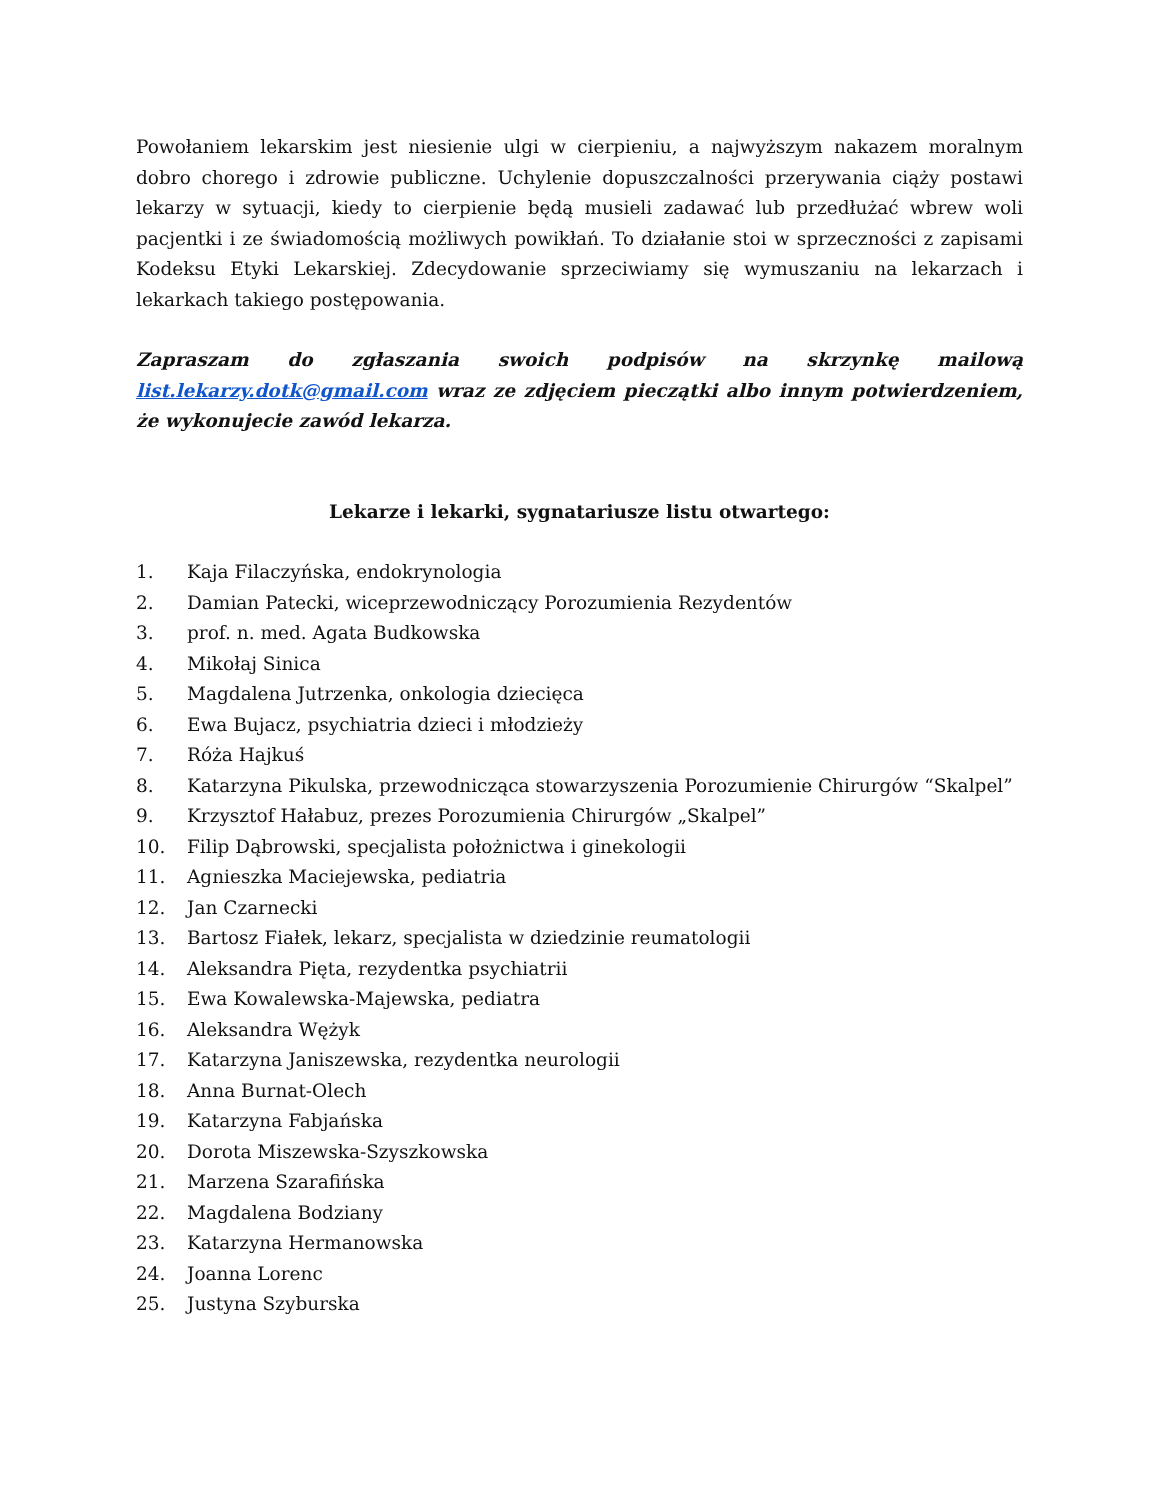Powołaniem lekarskim jest niesienie ulgi w cierpieniu, a najwyższym nakazem moralnym dobro chorego i zdrowie publiczne. Uchylenie dopuszczalności przerywania ciąży postawi lekarzy w sytuacji, kiedy to cierpienie będą musieli zadawać lub przedłużać wbrew woli pacjentki i ze świadomością możliwych powikłań. To działanie stoi w sprzeczności z zapisami Kodeksu Etyki Lekarskiej. Zdecydowanie sprzeciwiamy się wymuszaniu na lekarzach i lekarkach takiego postępowania.
Zapraszam do zgłaszania swoich podpisów na skrzynkę mailową list.lekarzy.dotk@gmail.com wraz ze zdjęciem pieczątki albo innym potwierdzeniem, że wykonujecie zawód lekarza.
Lekarze i lekarki, sygnatariusze listu otwartego:
1. Kaja Filaczyńska, endokrynologia
2. Damian Patecki, wiceprzewodniczący Porozumienia Rezydentów
3. prof. n. med. Agata Budkowska
4. Mikołaj Sinica
5. Magdalena Jutrzenka, onkologia dziecięca
6. Ewa Bujacz, psychiatria dzieci i młodzieży
7. Róża Hajkuś
8. Katarzyna Pikulska, przewodnicząca stowarzyszenia Porozumienie Chirurgów “Skalpel”
9. Krzysztof Hałabuz, prezes Porozumienia Chirurgów „Skalpel”
10. Filip Dąbrowski, specjalista położnictwa i ginekologii
11. Agnieszka Maciejewska, pediatria
12. Jan Czarnecki
13. Bartosz Fiałek, lekarz, specjalista w dziedzinie reumatologii
14. Aleksandra Pięta, rezydentka psychiatrii
15. Ewa Kowalewska-Majewska, pediatra
16. Aleksandra Wężyk
17. Katarzyna Janiszewska, rezydentka neurologii
18. Anna Burnat-Olech
19. Katarzyna Fabjańska
20. Dorota Miszewska-Szyszkowska
21. Marzena Szarafińska
22. Magdalena Bodziany
23. Katarzyna Hermanowska
24. Joanna Lorenc
25. Justyna Szyburska